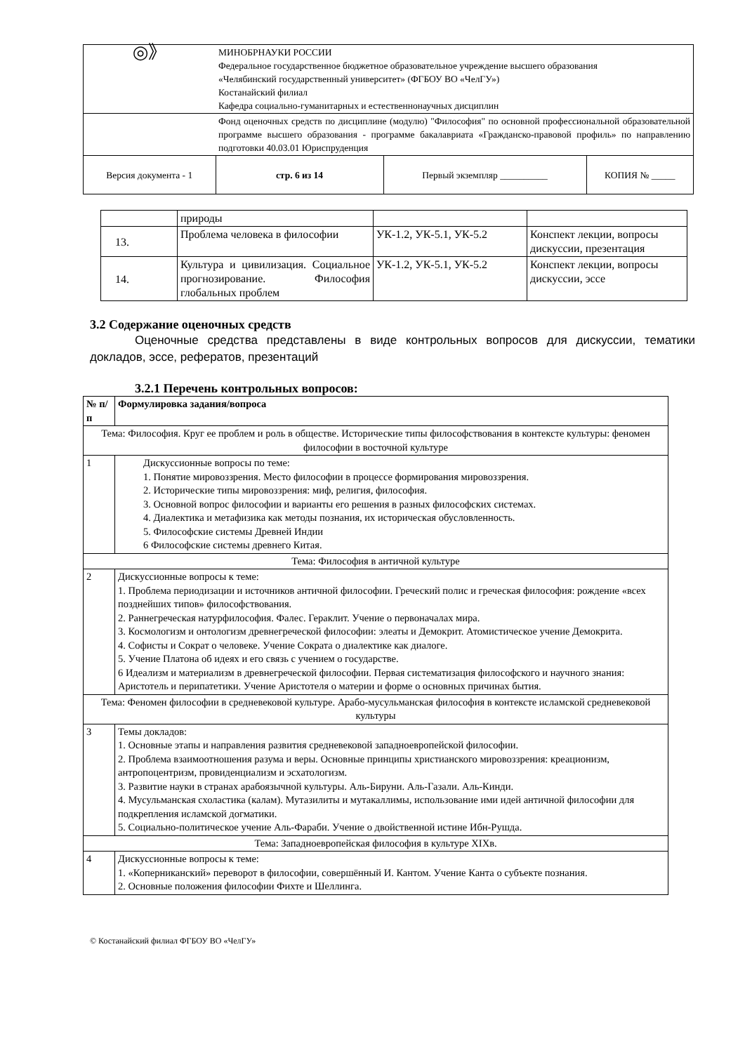| ◎》 | МИНОБРНАУКИ РОССИИ Федеральное государственное бюджетное образовательное учреждение высшего образования «Челябинский государственный университет» (ФГБОУ ВО «ЧелГУ») Костанайский филиал Кафедра социально-гуманитарных и естественнонаучных дисциплин | | |
| | Фонд оценочных средств по дисциплине (модулю) "Философия" по основной профессиональной образовательной программе высшего образования - программе бакалавриата «Гражданско-правовой профиль» по направлению подготовки 40.03.01 Юриспруденция | | |
| Версия документа - 1 | стр. 6 из 14 | Первый экземпляр __________ | КОПИЯ № _____ |
| | природы | | |
| 13. | Проблема человека в философии | УК-1.2, УК-5.1, УК-5.2 | Конспект лекции, вопросы дискуссии, презентация |
| 14. | Культура и цивилизация. Социальное прогнозирование. Философия глобальных проблем | УК-1.2, УК-5.1, УК-5.2 | Конспект лекции, вопросы дискуссии, эссе |
3.2 Содержание оценочных средств
Оценочные средства представлены в виде контрольных вопросов для дискуссии, тематики докладов, эссе, рефератов, презентаций
3.2.1 Перечень контрольных вопросов:
| № п/п | Формулировка задания/вопроса |
| --- | --- |
| Тема: Философия. Круг ее проблем и роль в обществе. Исторические типы философствования в контексте культуры: феномен философии в восточной культуре | |
| 1 | Дискуссионные вопросы по теме: 1. Понятие мировоззрения. Место философии в процессе формирования мировоззрения. 2. Исторические типы мировоззрения: миф, религия, философия. 3. Основной вопрос философии и варианты его решения в разных философских системах. 4. Диалектика и метафизика как методы познания, их историческая обусловленность. 5. Философские системы Древней Индии 6 Философские системы древнего Китая. |
| Тема: Философия в античной культуре | |
| 2 | Дискуссионные вопросы к теме: 1. Проблема периодизации и источников античной философии. Греческий полис и греческая философия: рождение «всех позднейших типов» философствования. 2. Раннегреческая натурфилософия. Фалес. Гераклит. Учение о первоначалах мира. 3. Космологизм и онтологизм древнегреческой философии: элеаты и Демокрит. Атомистическое учение Демокрита. 4. Софисты и Сократ о человеке. Учение Сократа о диалектике как диалоге. 5. Учение Платона об идеях и его связь с учением о государстве. 6 Идеализм и материализм в древнегреческой философии. Первая систематизация философского и научного знания: Аристотель и перипатетики. Учение Аристотеля о материи и форме о основных причинах бытия. |
| Тема: Феномен философии в средневековой культуре. Арабо-мусульманская философия в контексте исламской средневековой культуры | |
| 3 | Темы докладов: 1. Основные этапы и направления развития средневековой западноевропейской философии. 2. Проблема взаимоотношения разума и веры. Основные принципы христианского мировоззрения: креационизм, антропоцентризм, провиденциализм и эсхатологизм. 3. Развитие науки в странах арабоязычной культуры. Аль-Бируни. Аль-Газали. Аль-Кинди. 4. Мусульманская схоластика (калам). Мутазилиты и мутакаллимы, использование ими идей античной философии для подкрепления исламской догматики. 5. Социально-политическое учение Аль-Фараби. Учение о двойственной истине Ибн-Рушда. |
| Тема: Западноевропейская философия в культуре XIXв. | |
| 4 | Дискуссионные вопросы к теме: 1. «Коперниканский» переворот в философии, совершённый И. Кантом. Учение Канта о субъекте познания. 2. Основные положения философии Фихте и Шеллинга. |
© Костанайский филиал ФГБОУ ВО «ЧелГУ»